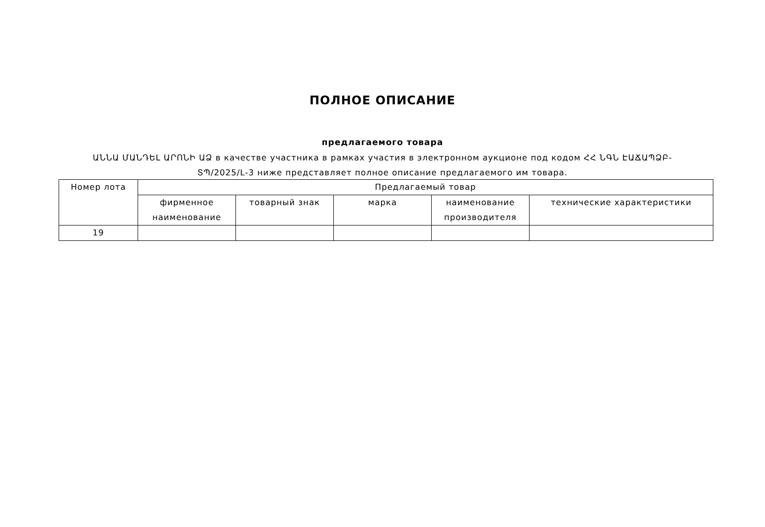ПОЛНОЕ ОПИСАНИЕ
предлагаемого товара
ԱՆՆԱ ՄԱՆԴԵԼ ԱՐՈՆԻ ԱՁ в качестве участника в рамках участия в электронном аукционе под кодом ՀՀ ՆԳՆ ԷԱՃԱՊՁԲ-ՏՊ/2025/L-3 ниже представляет полное описание предлагаемого им товара.
| Номер лота | Предлагаемый товар | | | | |
| --- | --- | --- | --- | --- | --- |
| | фирменное наименование | товарный знак | марка | наименование производителя | технические характеристики |
| 19 | | | | | |